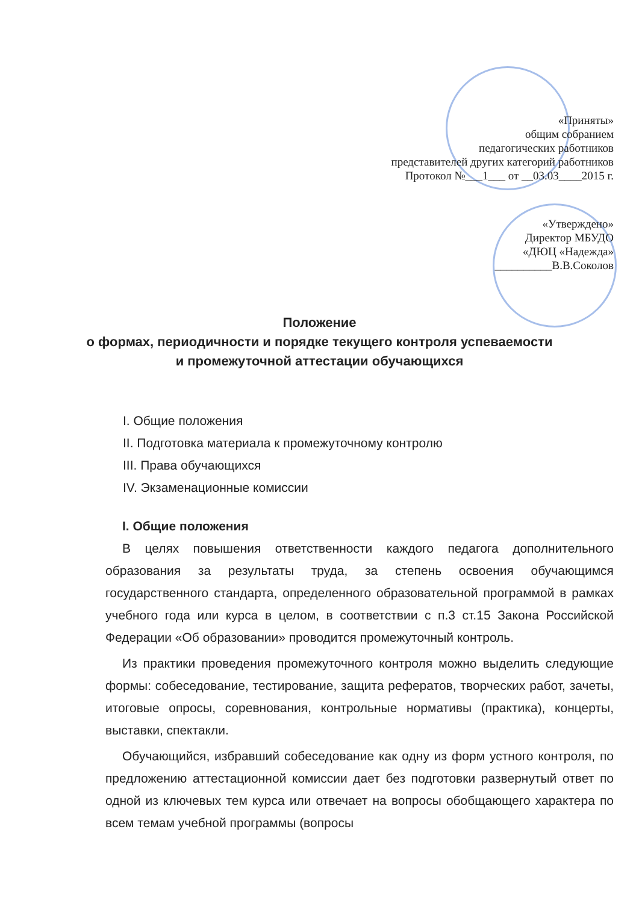«Приняты»
общим собранием
педагогических работников
представителей других категорий работников
Протокол №___1___ от __03.03____2015 г.
«Утверждено»
Директор МБУДО
«ДЮЦ «Надежда»
__________В.В.Соколов
Положение
о формах, периодичности и порядке текущего контроля успеваемости
и промежуточной аттестации обучающихся
I. Общие положения
II. Подготовка материала к промежуточному контролю
III. Права обучающихся
IV. Экзаменационные комиссии
I. Общие положения
В целях повышения ответственности каждого педагога дополнительного образования за результаты труда, за степень освоения обучающимся государственного стандарта, определенного образовательной программой в рамках учебного года или курса в целом, в соответствии с п.3 ст.15 Закона Российской Федерации «Об образовании» проводится промежуточный контроль.
Из практики проведения промежуточного контроля можно выделить следующие формы: собеседование, тестирование, защита рефератов, творческих работ, зачеты, итоговые опросы, соревнования, контрольные нормативы (практика), концерты, выставки, спектакли.
Обучающийся, избравший собеседование как одну из форм устного контроля, по предложению аттестационной комиссии дает без подготовки развернутый ответ по одной из ключевых тем курса или отвечает на вопросы обобщающего характера по всем темам учебной программы (вопросы